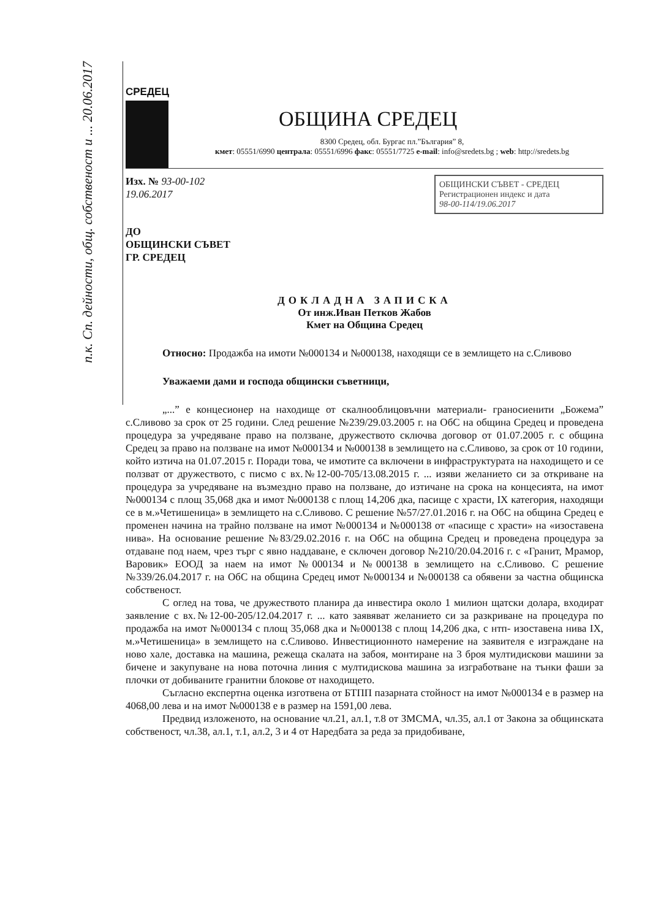п.к. Сп. дейности, общ. собственост и ... 20.06.2017
СРЕДЕЦ
ОБЩИНА СРЕДЕЦ
8300 Средец, обл. Бургас пл.”България” 8,
кмет: 05551/6990 централа: 05551/6996 факс: 05551/7725 e-mail: info@sredets.bg ; web: http://sredets.bg
ОБЩИНСКИ СЪВЕТ - СРЕДЕЦ
Регистрационен индекс и дата
98-00-114/19.06.2017
Изх. № 93-00-102
19.06.2017
ДО
ОБЩИНСКИ СЪВЕТ
ГР. СРЕДЕЦ
ДОКЛАДНА ЗАПИСКА
От инж.Иван Петков Жабов
Кмет на Община Средец
Относно: Продажба на имоти №000134 и №000138, находящи се в землището на с.Сливово
Уважаеми дами и господа общински съветници,
„...” е концесионер на находище от скалнооблицовъчни материали- граносиенити „Божема” с.Сливово за срок от 25 години. След решение №239/29.03.2005 г. на ОбС на община Средец и проведена процедура за учредяване право на ползване, дружеството сключва договор от 01.07.2005 г. с община Средец за право на ползване на имот №000134 и №000138 в землището на с.Сливово, за срок от 10 години, който изтича на 01.07.2015 г. Поради това, че имотите са включени в инфраструктурата на находището и се ползват от дружеството, с писмо с вх.№12-00-705/13.08.2015 г. ... изяви желанието си за откриване на процедура за учредяване на възмездно право на ползване, до изтичане на срока на концесията, на имот №000134 с площ 35,068 дка и имот №000138 с площ 14,206 дка, пасище с храсти, IX категория, находящи се в м.»Четишеница» в землището на с.Сливово. С решение №57/27.01.2016 г. на ОбС на община Средец е променен начина на трайно ползване на имот №000134 и №000138 от «пасище с храсти» на «изоставена нива». На основание решение №83/29.02.2016 г. на ОбС на община Средец и проведена процедура за отдаване под наем, чрез търг с явно наддаване, е сключен договор №210/20.04.2016 г. с «Гранит, Мрамор, Варовик» ЕООД за наем на имот №000134 и №000138 в землището на с.Сливово. С решение №339/26.04.2017 г. на ОбС на община Средец имот №000134 и №000138 са обявени за частна общинска собственост.
С оглед на това, че дружеството планира да инвестира около 1 милион щатски долара, входират заявление с вх.№12-00-205/12.04.2017 г. ... като заявяват желанието си за разкриване на процедура по продажба на имот №000134 с площ 35,068 дка и №000138 с площ 14,206 дка, с нтп- изоставена нива IX, м.»Четишеница» в землището на с.Сливово. Инвестиционното намерение на заявителя е изграждане на ново хале, доставка на машина, режеща скалата на забоя, монтиране на 3 броя мултидискови машини за бичене и закупуване на нова поточна линия с мултидискова машина за изгработване на тънки фаши за плочки от добиваните гранитни блокове от находището.
Съгласно експертна оценка изготвена от БТПП пазарната стойност на имот №000134 е в размер на 4068,00 лева и на имот №000138 е в размер на 1591,00 лева.
Предвид изложеното, на основание чл.21, ал.1, т.8 от ЗМСМА, чл.35, ал.1 от Закона за общинската собственост, чл.38, ал.1, т.1, ал.2, 3 и 4 от Наредбата за реда за придобиване,